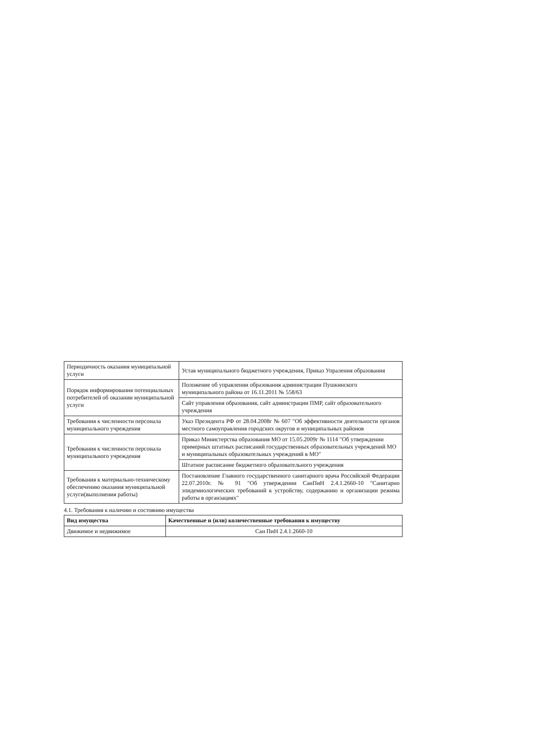| Периодичность оказания муниципальной услуги | Устав муниципального бюджетного учреждения, Приказ Упраления образования |
| Порядок информирования потенциальных потребителей об оказании муниципальной услуги | Положение об управлении образования администрации Пушкинского муниципального района от 16.11.2011 № 558/63 |
| | Сайт управления образования, сайт админстрации ПМР, сайт образовательного учреждения |
| Требования к численности персонала муниципального учреждения | Указ Президента РФ от 28.04.2008г № 607 "Об эффективности деятельности органов местного самоуправления городских округов и муниципальных районов |
| Требования к численности персонала муниципального учреждения | Приказ Министерства образования МО от 15.05.2009г № 1114 "Об утверждении примерных штатных расписаний государственных образовательных учреждений МО и муниципальных образовательных учреждений в МО" |
| | Штатное расписание бюджетного образовательного учреждения |
| Требования к материально-техническому обеспечению оказания муниципальной услуги(выполнения работы) | Постановление Главного государственного санитарного врача Российской Федерации 22.07.2010г. № 91 "Об утверждении СанПиН 2.4.1.2660-10 "Санитарно эпидемиологических требований к устройству, содержанию и организации режима работы в органзациях" |
4.1. Требования к наличию и состоянию имущества
| Вид имущества | Качественные и (или) количественные требования к имуществу |
| --- | --- |
| Движимое и недвижимое | Сан ПиН 2.4.1.2660-10 |